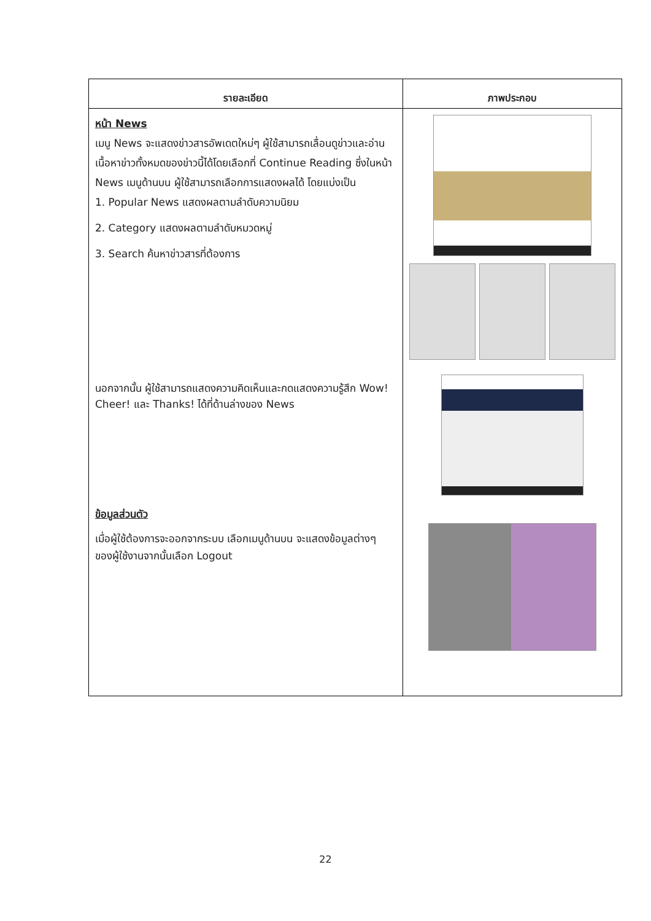| รายละเอียด | ภาพประกอบ |
| --- | --- |
| หน้า News เมนู News จะแสดงข่าวสารอัพเดตใหม่ๆ ผู้ใช้สามารถเลื่อนดูข่าวและอ่านเนื้อหาข่าวทั้งหมดของข่าวนี้ได้โดยเลือกที่ Continue Reading ซึ่งในหน้า News เมนูด้านบน ผู้ใช้สามารถเลือกการแสดงผลได้ โดยแบ่งเป็น 1. Popular News แสดงผลตามลำดับความนิยม 2. Category แสดงผลตามลำดับหมวดหมู่ 3. Search ค้นหาข่าวสารที่ต้องการ นอกจากนั้น ผู้ใช้สามารถแสดงความคิดเห็นและกดแสดงความรู้สึก Wow! Cheer! และ Thanks! ได้ที่ด้านล่างของ News ข้อมูลส่วนตัว เมื่อผู้ใช้ต้องการจะออกจากระบบ เลือกเมนูด้านบน จะแสดงข้อมูลต่างๆ ของผู้ใช้งานจากนั้นเลือก Logout | |
22